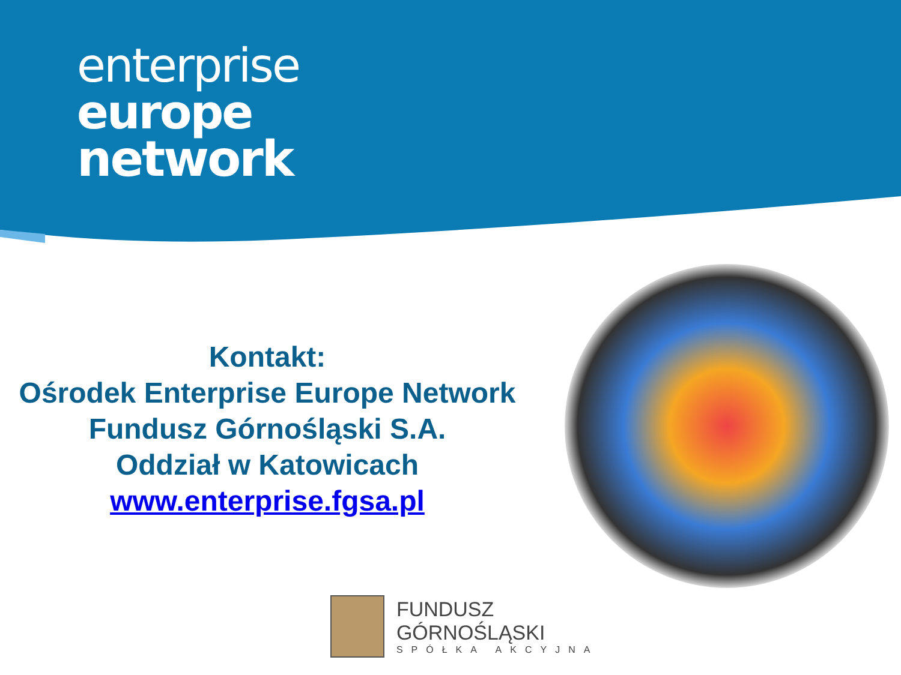enterprise
europe
network
Kontakt:
Ośrodek Enterprise Europe Network
Fundusz Górnośląski S.A.
Oddział w Katowicach
www.enterprise.fgsa.pl
FUNDUSZ GÓRNOŚLĄSKI
SPÓŁKA AKCYJNA